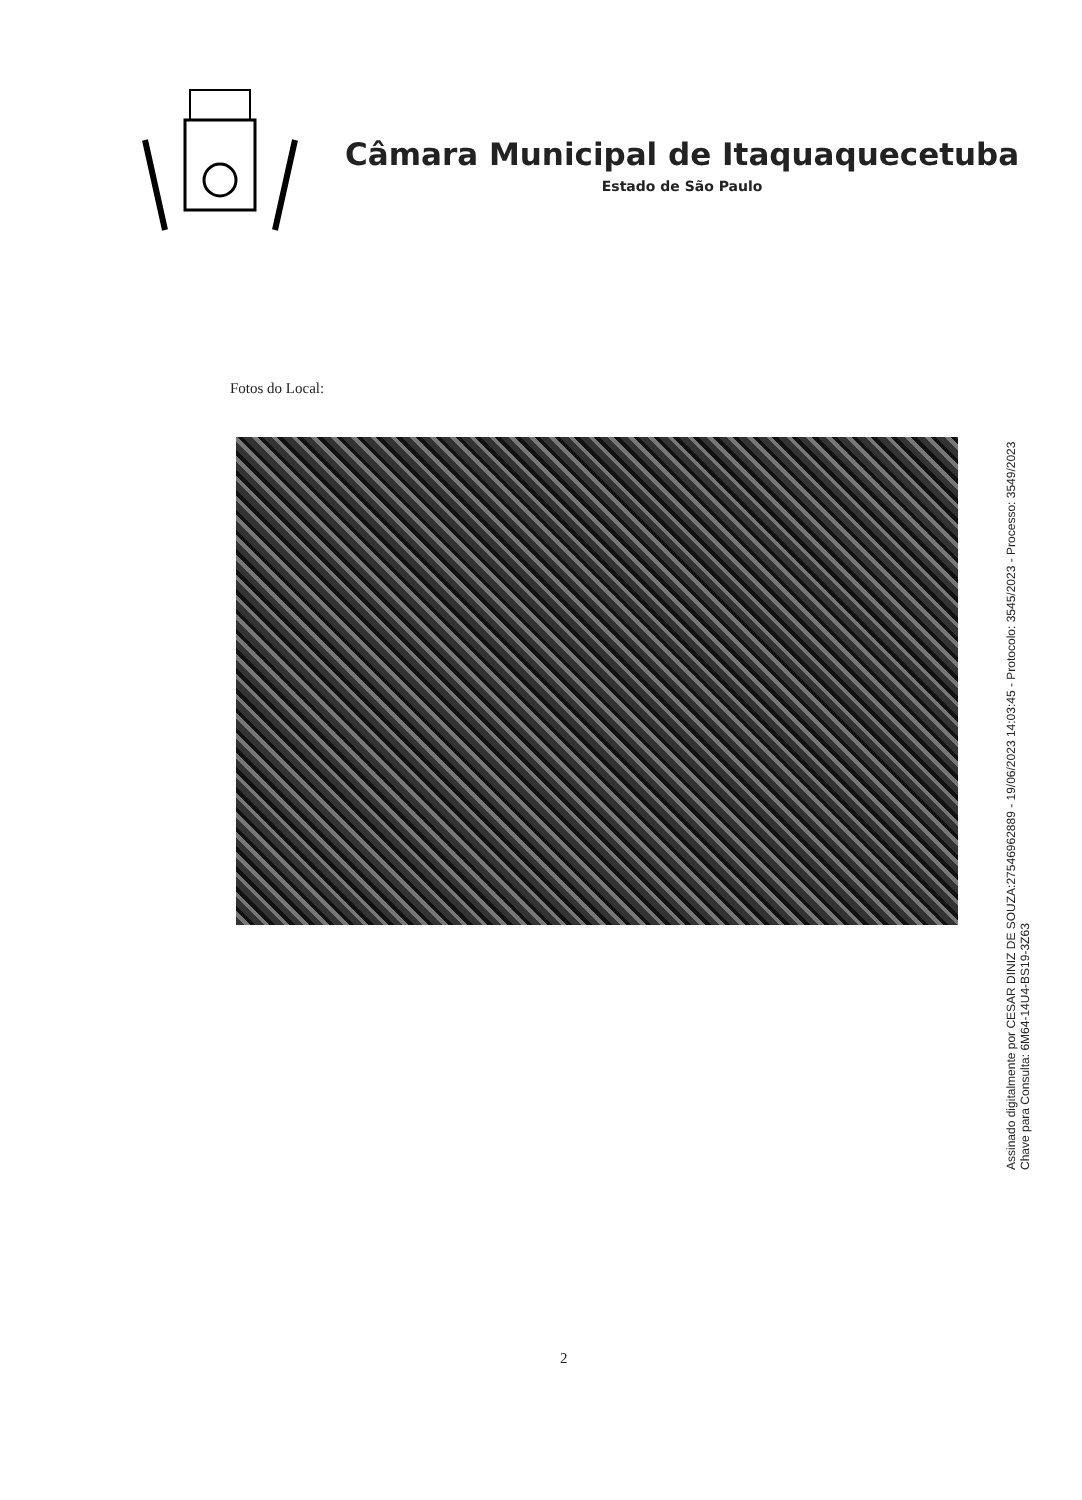Câmara Municipal de Itaquaquecetuba
Estado de São Paulo
Fotos do Local:
Assinado digitalmente por CESAR DINIZ DE SOUZA:27546962889 - 19/06/2023 14:03:45 - Protocolo: 3545/2023 - Processo: 3549/2023
Chave para Consulta: 6M64-14U4-BS19-3Z63
2